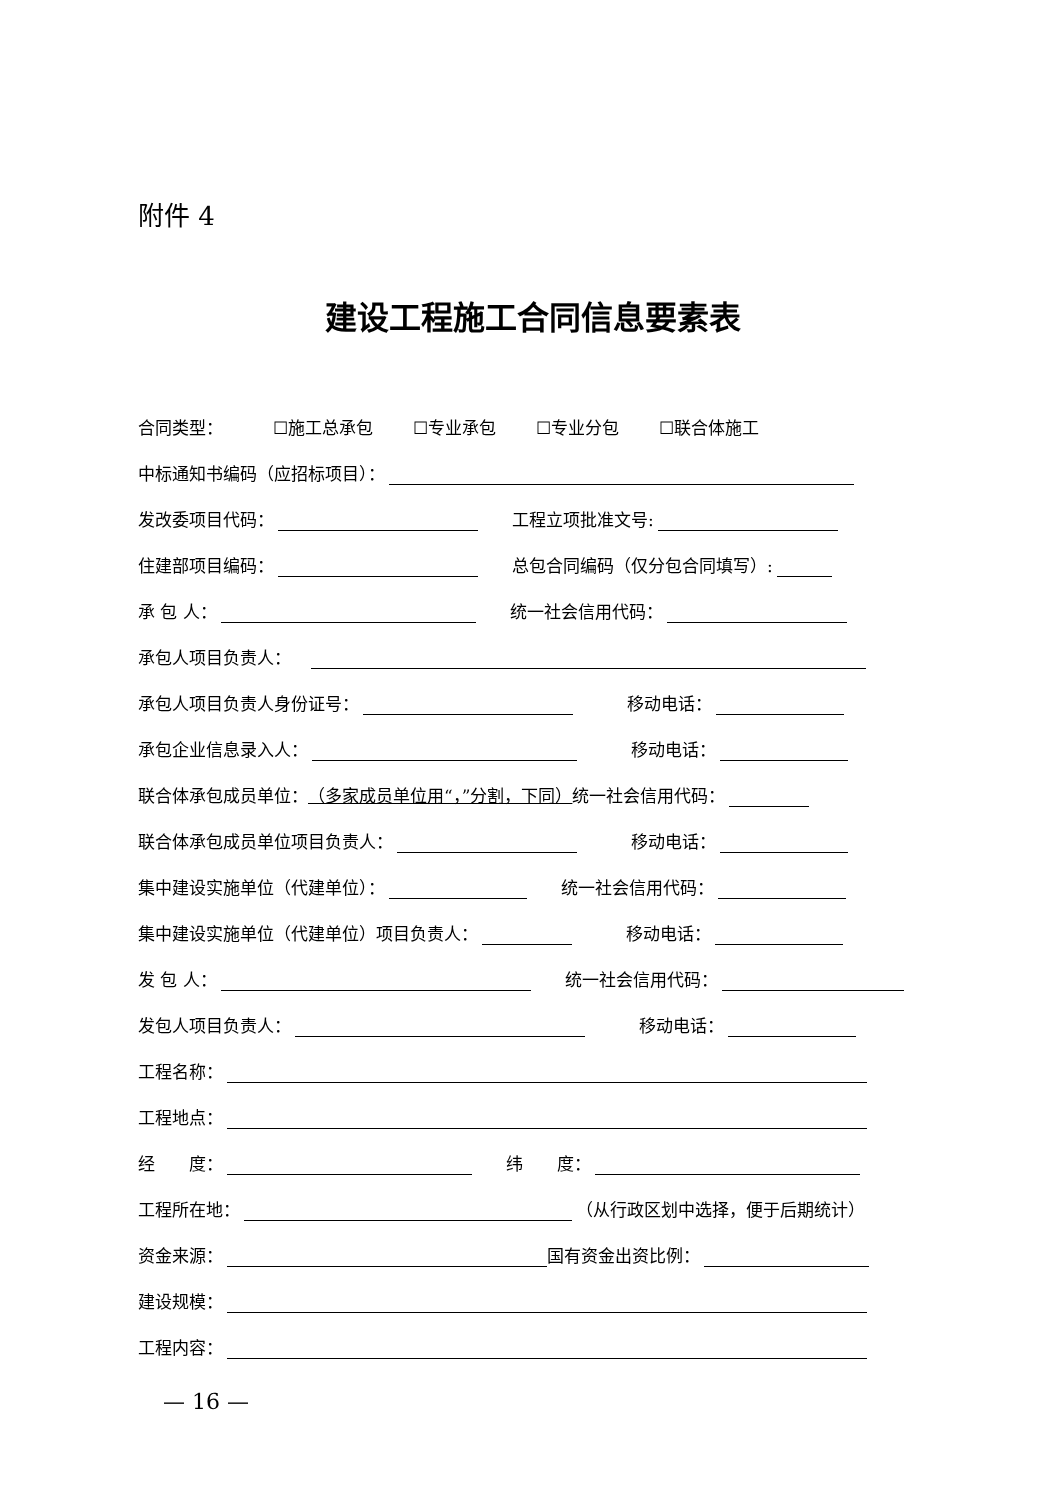附件 4
建设工程施工合同信息要素表
合同类型： ☐施工总承包 ☐专业承包 ☐专业分包 ☐联合体施工
中标通知书编码（应招标项目）：
发改委项目代码： 工程立项批准文号:
住建部项目编码： 总包合同编码（仅分包合同填写）:
承 包 人： 统一社会信用代码：
承包人项目负责人：
承包人项目负责人身份证号： 移动电话：
承包企业信息录入人： 移动电话：
联合体承包成员单位： （多家成员单位用“，”分割，下同） 统一社会信用代码：
联合体承包成员单位项目负责人： 移动电话：
集中建设实施单位（代建单位）： 统一社会信用代码：
集中建设实施单位（代建单位）项目负责人： 移动电话：
发 包 人： 统一社会信用代码：
发包人项目负责人： 移动电话：
工程名称：
工程地点：
经　　度： 纬　　度：
工程所在地： （从行政区划中选择，便于后期统计）
资金来源： 国有资金出资比例：
建设规模：
工程内容：
— 16 —